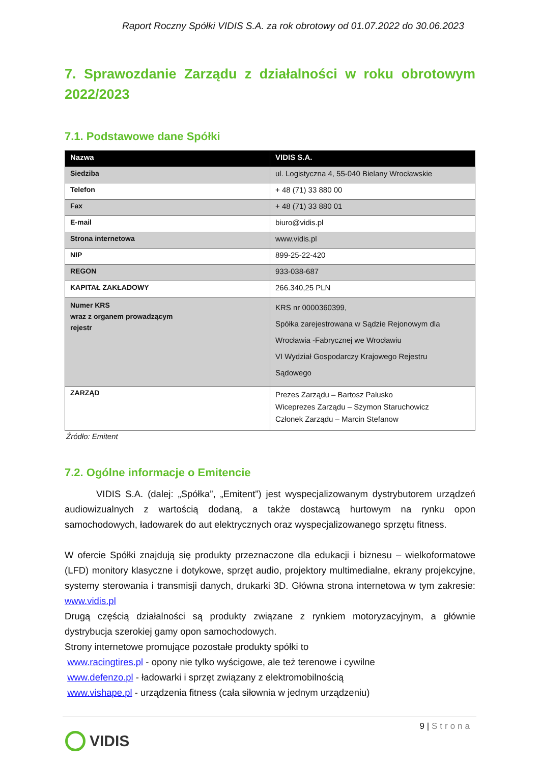Raport Roczny Spółki VIDIS S.A. za rok obrotowy od 01.07.2022 do 30.06.2023
7. Sprawozdanie Zarządu z działalności w roku obrotowym 2022/2023
7.1. Podstawowe dane Spółki
| Nazwa | VIDIS S.A. |
| --- | --- |
| Siedziba | ul. Logistyczna 4, 55-040 Bielany Wrocławskie |
| Telefon | + 48 (71) 33 880 00 |
| Fax | + 48 (71) 33 880 01 |
| E-mail | biuro@vidis.pl |
| Strona internetowa | www.vidis.pl |
| NIP | 899-25-22-420 |
| REGON | 933-038-687 |
| KAPITAŁ ZAKŁADOWY | 266.340,25 PLN |
| Numer KRS wraz z organem prowadzącym rejestr | KRS nr 0000360399, Spółka zarejestrowana w Sądzie Rejonowym dla Wrocławia -Fabrycznej we Wrocławiu VI Wydział Gospodarczy Krajowego Rejestru Sądowego |
| ZARZĄD | Prezes Zarządu – Bartosz Palusko Wiceprezes Zarządu – Szymon Staruchowicz Członek Zarządu – Marcin Stefanow |
Źródło: Emitent
7.2. Ogólne informacje o Emitencie
VIDIS S.A. (dalej: „Spółka”, „Emitent”) jest wyspecjalizowanym dystrybutorem urządzeń audiowizualnych z wartością dodaną, a także dostawcą hurtowym na rynku opon samochodowych, ładowarek do aut elektrycznych oraz wyspecjalizowanego sprzętu fitness.
W ofercie Spółki znajdują się produkty przeznaczone dla edukacji i biznesu – wielkoformatowe (LFD) monitory klasyczne i dotykowe, sprzęt audio, projektory multimedialne, ekrany projekcyjne, systemy sterowania i transmisji danych, drukarki 3D. Główna strona internetowa w tym zakresie: www.vidis.pl
Drugą częścią działalności są produkty związane z rynkiem motoryzacyjnym, a głównie dystrybucja szerokiej gamy opon samochodowych.
Strony internetowe promujące pozostałe produkty spółki to
www.racingtires.pl - opony nie tylko wyścigowe, ale też terenowe i cywilne
www.defenzo.pl - ładowarki i sprzęt związany z elektromobilnością
www.vishape.pl - urządzenia fitness (cała siłownia w jednym urządzeniu)
9 | Strona
VIDIS